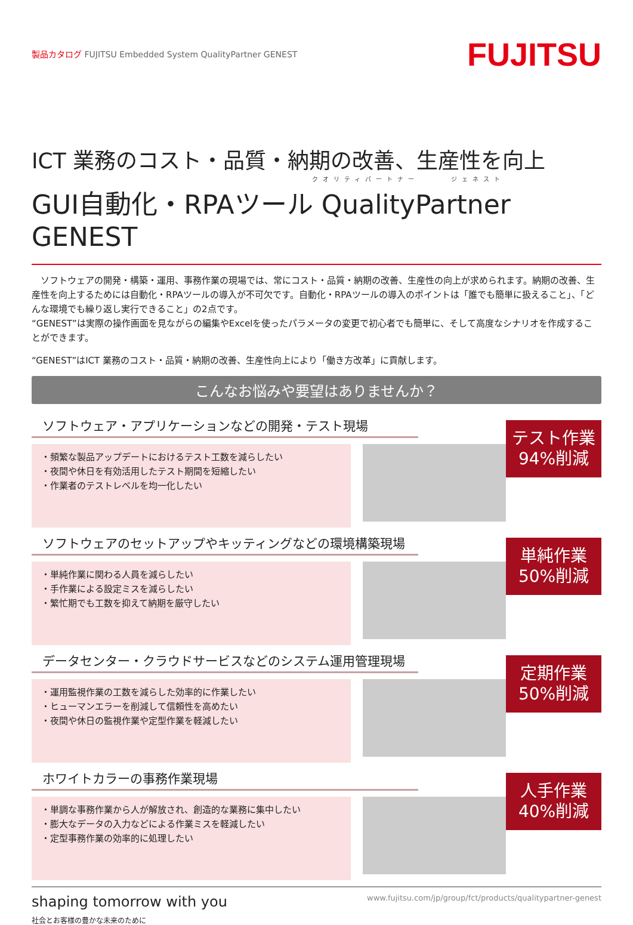製品カタログ FUJITSU Embedded System QualityPartner GENEST
FUJITSU
ICT 業務のコスト・品質・納期の改善、生産性を向上
クオリティパートナー　　　ジェネスト
GUI自動化・RPAツール QualityPartner GENEST
　ソフトウェアの開発・構築・運用、事務作業の現場では、常にコスト・品質・納期の改善、生産性の向上が求められます。納期の改善、生産性を向上するためには自動化・RPAツールの導入が不可欠です。自動化・RPAツールの導入のポイントは「誰でも簡単に扱えること」、「どんな環境でも繰り返し実行できること」の2点です。
“GENEST”は実際の操作画面を見ながらの編集やExcelを使ったパラメータの変更で初心者でも簡単に、そして高度なシナリオを作成することができます。
“GENEST”はICT 業務のコスト・品質・納期の改善、生産性向上により「働き方改革」に貢献します。
こんなお悩みや要望はありませんか？
ソフトウェア・アプリケーションなどの開発・テスト現場
・頻繁な製品アップデートにおけるテスト工数を減らしたい
・夜間や休日を有効活用したテスト期間を短縮したい
・作業者のテストレベルを均一化したい
テスト作業
94%削減
ソフトウェアのセットアップやキッティングなどの環境構築現場
・単純作業に関わる人員を減らしたい
・手作業による設定ミスを減らしたい
・繁忙期でも工数を抑えて納期を厳守したい
単純作業
50%削減
データセンター・クラウドサービスなどのシステム運用管理現場
・運用監視作業の工数を減らした効率的に作業したい
・ヒューマンエラーを削減して信頼性を高めたい
・夜間や休日の監視作業や定型作業を軽減したい
定期作業
50%削減
ホワイトカラーの事務作業現場
・単調な事務作業から人が解放され、創造的な業務に集中したい
・膨大なデータの入力などによる作業ミスを軽減したい
・定型事務作業の効率的に処理したい
人手作業
40%削減
shaping tomorrow with you
社会とお客様の豊かな未来のために
www.fujitsu.com/jp/group/fct/products/qualitypartner-genest